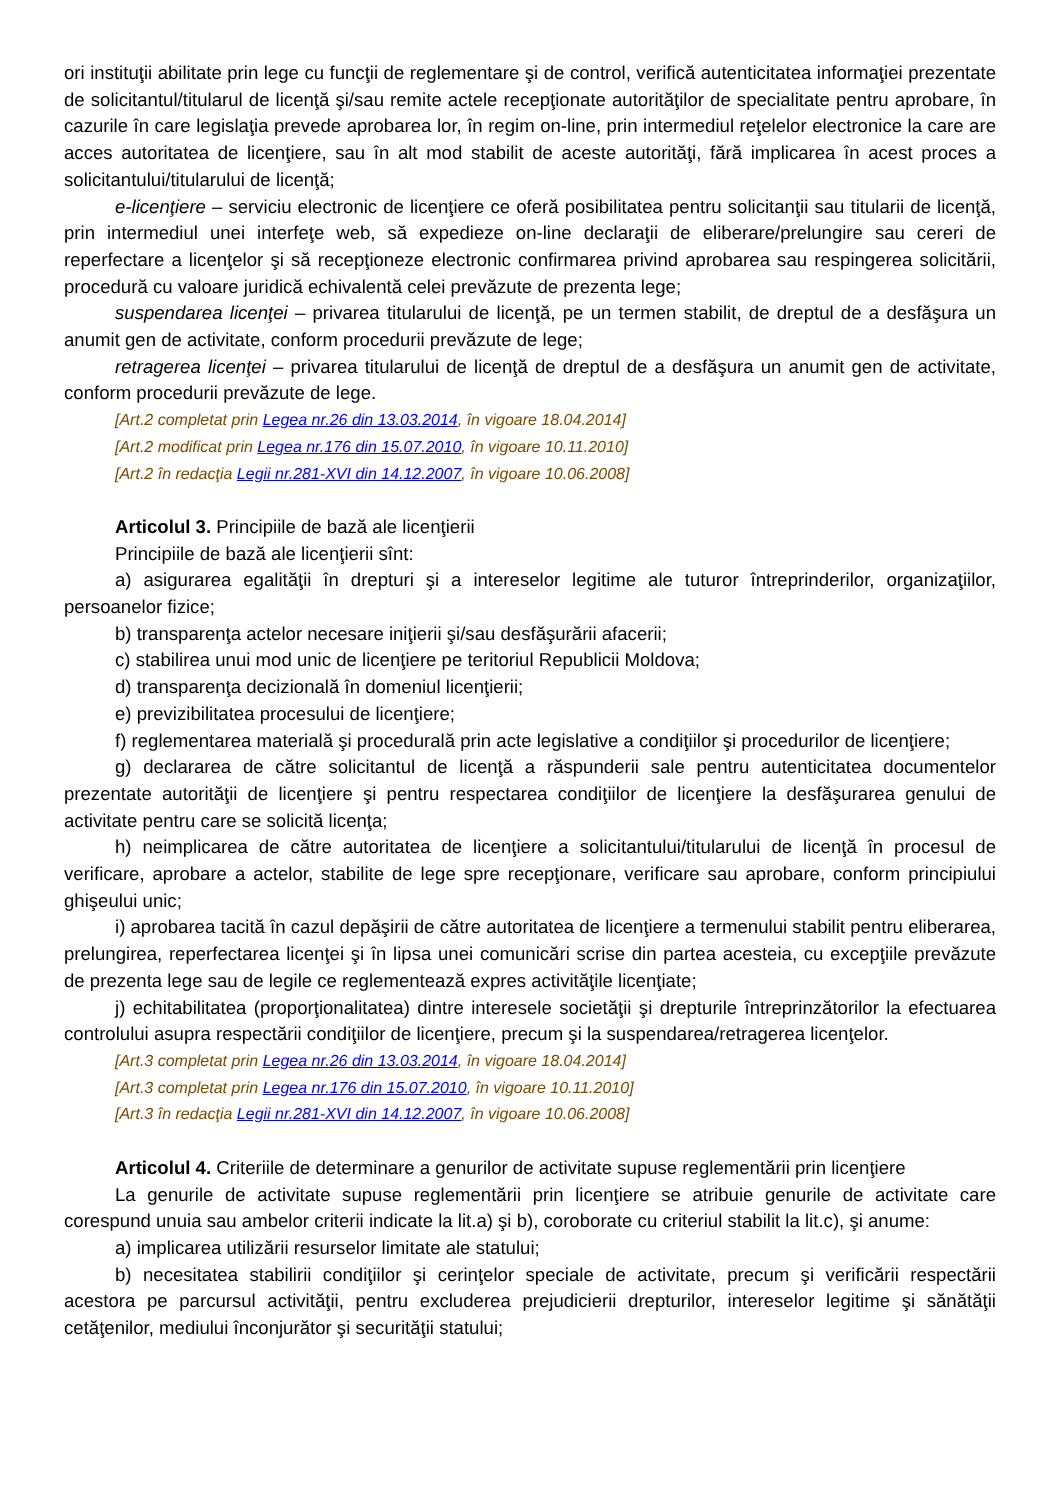ori instituţii abilitate prin lege cu funcţii de reglementare şi de control, verifică autenticitatea informaţiei prezentate de solicitantul/titularul de licenţă şi/sau remite actele recepţionate autorităţilor de specialitate pentru aprobare, în cazurile în care legislaţia prevede aprobarea lor, în regim on-line, prin intermediul reţelelor electronice la care are acces autoritatea de licenţiere, sau în alt mod stabilit de aceste autorităţi, fără implicarea în acest proces a solicitantului/titularului de licenţă;
e-licenţiere – serviciu electronic de licenţiere ce oferă posibilitatea pentru solicitanţii sau titularii de licenţă, prin intermediul unei interfeţe web, să expedieze on-line declaraţii de eliberare/prelungire sau cereri de reperfectare a licenţelor şi să recepţioneze electronic confirmarea privind aprobarea sau respingerea solicitării, procedură cu valoare juridică echivalentă celei prevăzute de prezenta lege;
suspendarea licenţei – privarea titularului de licenţă, pe un termen stabilit, de dreptul de a desfăşura un anumit gen de activitate, conform procedurii prevăzute de lege;
retragerea licenţei – privarea titularului de licenţă de dreptul de a desfăşura un anumit gen de activitate, conform procedurii prevăzute de lege.
[Art.2 completat prin Legea nr.26 din 13.03.2014, în vigoare 18.04.2014]
[Art.2 modificat prin Legea nr.176 din 15.07.2010, în vigoare 10.11.2010]
[Art.2 în redacţia Legii nr.281-XVI din 14.12.2007, în vigoare 10.06.2008]
Articolul 3. Principiile de bază ale licenţierii
Principiile de bază ale licenţierii sînt:
a) asigurarea egalităţii în drepturi şi a intereselor legitime ale tuturor întreprinderilor, organizaţiilor, persoanelor fizice;
b) transparenţa actelor necesare iniţierii şi/sau desfăşurării afacerii;
c) stabilirea unui mod unic de licenţiere pe teritoriul Republicii Moldova;
d) transparenţa decizională în domeniul licenţierii;
e) previzibilitatea procesului de licenţiere;
f) reglementarea materială şi procedurală prin acte legislative a condiţiilor şi procedurilor de licenţiere;
g) declararea de către solicitantul de licenţă a răspunderii sale pentru autenticitatea documentelor prezentate autorităţii de licenţiere şi pentru respectarea condiţiilor de licenţiere la desfăşurarea genului de activitate pentru care se solicită licenţa;
h) neimplicarea de către autoritatea de licenţiere a solicitantului/titularului de licenţă în procesul de verificare, aprobare a actelor, stabilite de lege spre recepţionare, verificare sau aprobare, conform principiului ghişeului unic;
i) aprobarea tacită în cazul depăşirii de către autoritatea de licenţiere a termenului stabilit pentru eliberarea, prelungirea, reperfectarea licenţei şi în lipsa unei comunicări scrise din partea acesteia, cu excepţiile prevăzute de prezenta lege sau de legile ce reglementează expres activităţile licenţiate;
j) echitabilitatea (proporţionalitatea) dintre interesele societăţii şi drepturile întreprinzătorilor la efectuarea controlului asupra respectării condiţiilor de licenţiere, precum şi la suspendarea/retragerea licenţelor.
[Art.3 completat prin Legea nr.26 din 13.03.2014, în vigoare 18.04.2014]
[Art.3 completat prin Legea nr.176 din 15.07.2010, în vigoare 10.11.2010]
[Art.3 în redacţia Legii nr.281-XVI din 14.12.2007, în vigoare 10.06.2008]
Articolul 4. Criteriile de determinare a genurilor de activitate supuse reglementării prin licenţiere
La genurile de activitate supuse reglementării prin licenţiere se atribuie genurile de activitate care corespund unuia sau ambelor criterii indicate la lit.a) şi b), coroborate cu criteriul stabilit la lit.c), şi anume:
a) implicarea utilizării resurselor limitate ale statului;
b) necesitatea stabilirii condiţiilor şi cerinţelor speciale de activitate, precum şi verificării respectării acestora pe parcursul activităţii, pentru excluderea prejudicierii drepturilor, intereselor legitime şi sănătăţii cetăţenilor, mediului înconjurător şi securităţii statului;